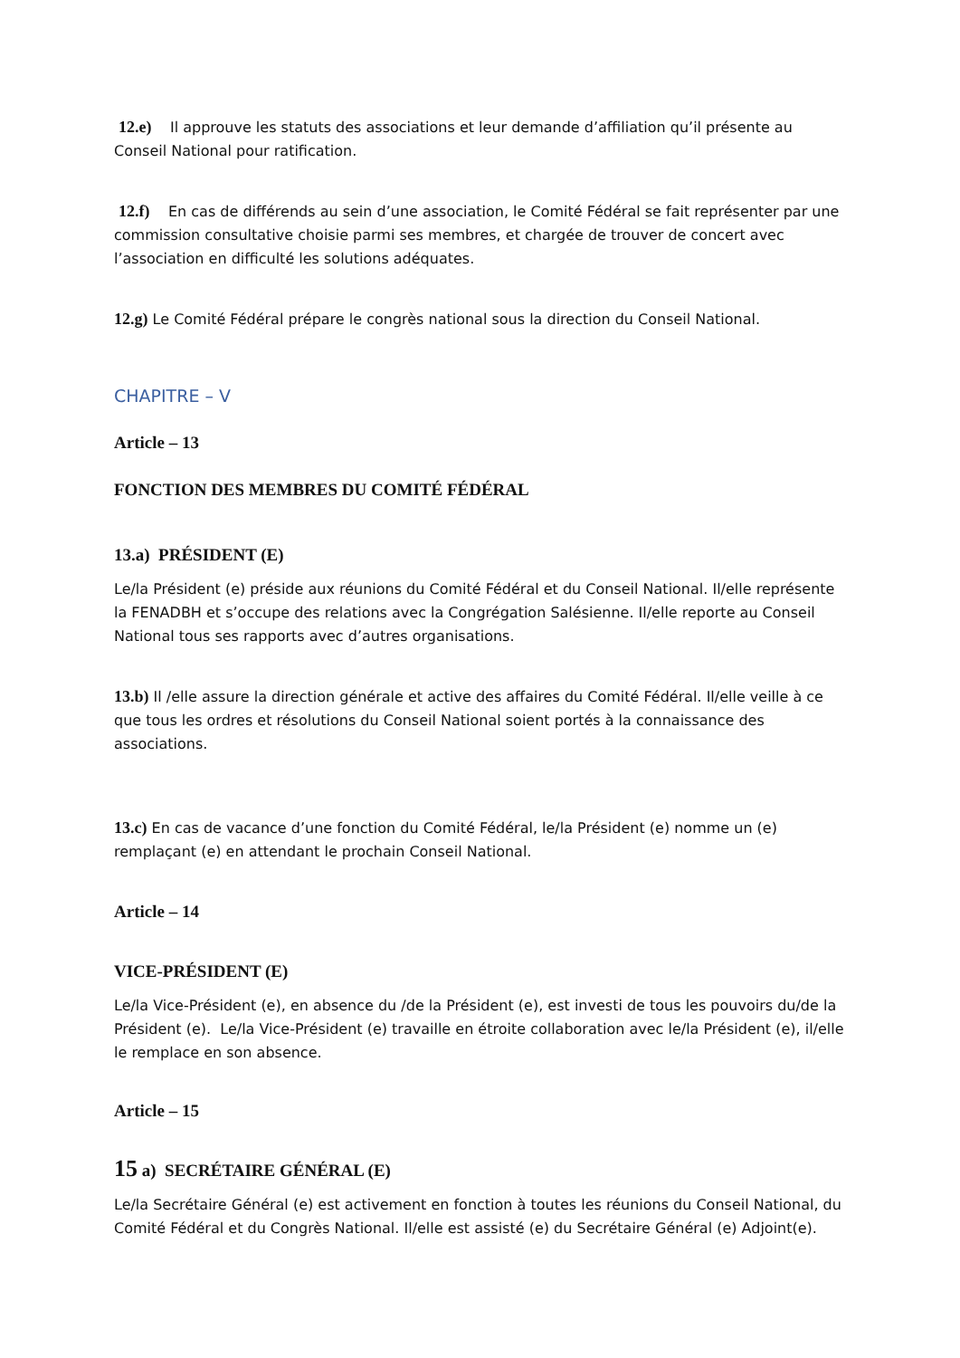12.e) Il approuve les statuts des associations et leur demande d’affiliation qu’il présente au Conseil National pour ratification.
12.f) En cas de différends au sein d’une association, le Comité Fédéral se fait représenter par une commission consultative choisie parmi ses membres, et chargée de trouver de concert avec l’association en difficulté les solutions adéquates.
12.g) Le Comité Fédéral prépare le congrès national sous la direction du Conseil National.
CHAPITRE – V
Article – 13
FONCTION DES MEMBRES DU COMITÉ FÉDÉRAL
13.a) PRÉSIDENT (E)
Le/la Président (e) préside aux réunions du Comité Fédéral et du Conseil National. Il/elle représente la FENADBH et s’occupe des relations avec la Congrégation Salésienne. Il/elle reporte au Conseil National tous ses rapports avec d’autres organisations.
13.b) Il /elle assure la direction générale et active des affaires du Comité Fédéral. Il/elle veille à ce que tous les ordres et résolutions du Conseil National soient portés à la connaissance des associations.
13.c) En cas de vacance d’une fonction du Comité Fédéral, le/la Président (e) nomme un (e) remplaçant (e) en attendant le prochain Conseil National.
Article – 14
VICE-PRÉSIDENT (E)
Le/la Vice-Président (e), en absence du /de la Président (e), est investi de tous les pouvoirs du/de la Président (e). Le/la Vice-Président (e) travaille en étroite collaboration avec le/la Président (e), il/elle le remplace en son absence.
Article – 15
15 a) SECRÉTAIRE GÉNÉRAL (E)
Le/la Secrétaire Général (e) est activement en fonction à toutes les réunions du Conseil National, du Comité Fédéral et du Congrès National. Il/elle est assisté (e) du Secrétaire Général (e) Adjoint(e).